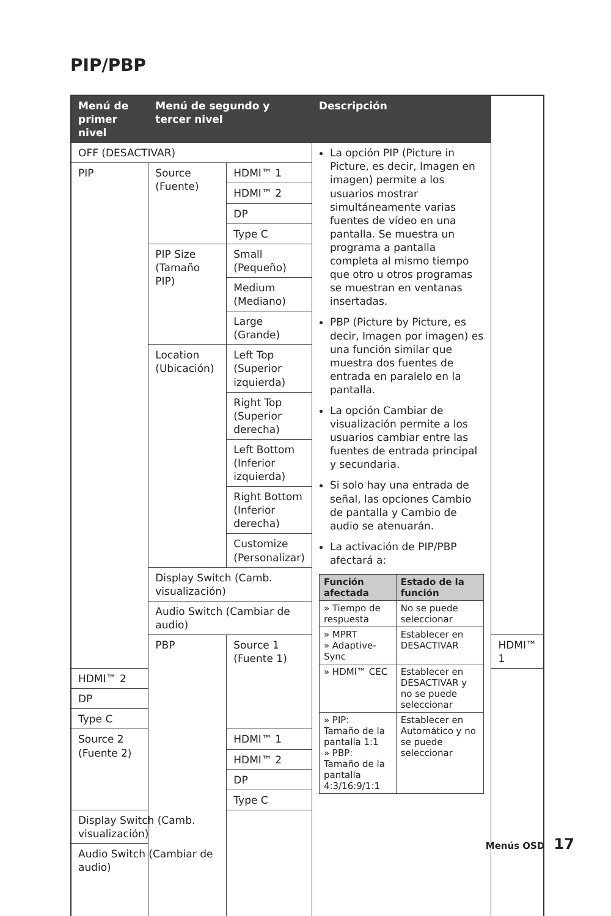PIP/PBP
| Menú de primer nivel | Menú de segundo y tercer nivel | | Descripción | |
| --- | --- | --- | --- | --- |
| OFF (DESACTIVAR) | | | La opción PIP (Picture in Picture, es decir, Imagen en imagen) permite a los usuarios mostrar simultáneamente varias fuentes de vídeo en una pantalla. Se muestra un programa a pantalla completa al mismo tiempo que otro u otros programas se muestran en ventanas insertadas. PBP (Picture by Picture, es decir, Imagen por imagen) es una función similar que muestra dos fuentes de entrada en paralelo en la pantalla. La opción Cambiar de visualización permite a los usuarios cambiar entre las fuentes de entrada principal y secundaria. Si solo hay una entrada de señal, las opciones Cambio de pantalla y Cambio de audio se atenuarán. La activación de PIP/PBP afectará a: / Función afectada / Estado de la función / / --- / --- / / » Tiempo de respuesta / No se puede seleccionar / / » MPRT » Adaptive-Sync / Establecer en DESACTIVAR / / » HDMI™ CEC / Establecer en DESACTIVAR y no se puede seleccionar / / » PIP: Tamaño de la pantalla 1:1 » PBP: Tamaño de la pantalla 4:3/16:9/1:1 / Establecer en Automático y no se puede seleccionar / | |
| PIP | Source (Fuente) | HDMI™ 1 | | |
| | | HDMI™ 2 | | |
| | | DP | | |
| | | Type C | | |
| | PIP Size (Tamaño PIP) | Small (Pequeño) | | |
| | | Medium (Mediano) | | |
| | | Large (Grande) | | |
| | Location (Ubicación) | Left Top (Superior izquierda) | | |
| | | Right Top (Superior derecha) | | |
| | | Left Bottom (Inferior izquierda) | | |
| | | Right Bottom (Inferior derecha) | | |
| | | Customize (Personalizar) | | |
| | Display Switch (Camb. visualización) | | | |
| | Audio Switch (Cambiar de audio) | | | |
| | PBP | Source 1 (Fuente 1) | | HDMI™ 1 |
| HDMI™ 2 | | | | |
| DP | | | | |
| Type C | | | | |
| Source 2 (Fuente 2) | | HDMI™ 1 | | |
| | | HDMI™ 2 | | |
| | | DP | | |
| | | Type C | | |
| Display Switch (Camb. visualización) | | | | |
| Audio Switch (Cambiar de audio) | | | | |
Menús OSD 17